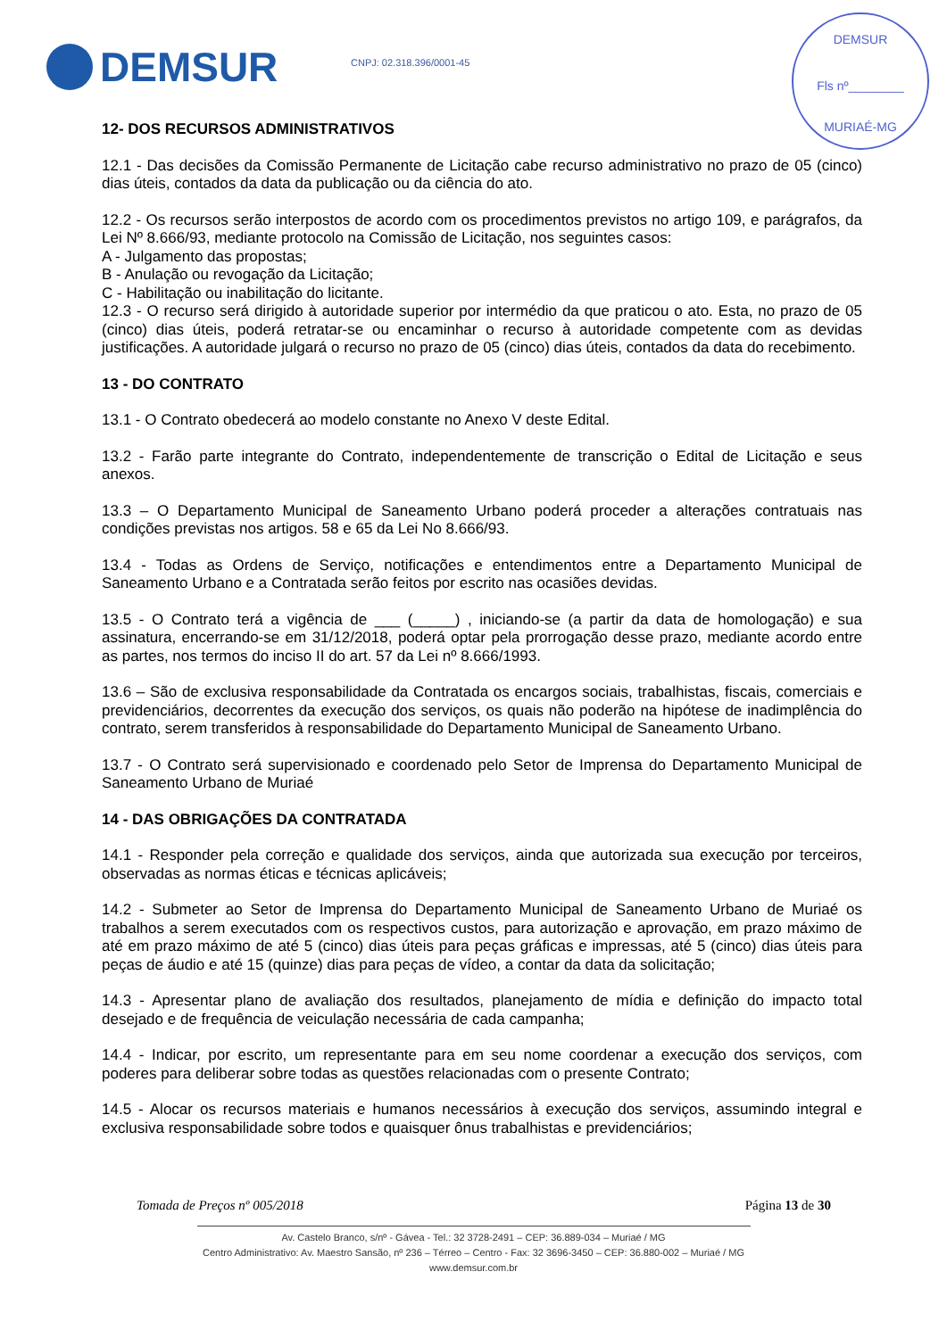DEMSUR CNPJ: 02.318.396/0001-45
DEMSUR
Fls nº________
MURIAÉ-MG
12- DOS RECURSOS ADMINISTRATIVOS
12.1 - Das decisões da Comissão Permanente de Licitação cabe recurso administrativo no prazo de 05 (cinco) dias úteis, contados da data da publicação ou da ciência do ato.
12.2 - Os recursos serão interpostos de acordo com os procedimentos previstos no artigo 109, e parágrafos, da Lei Nº 8.666/93, mediante protocolo na Comissão de Licitação, nos seguintes casos:
A - Julgamento das propostas;
B - Anulação ou revogação da Licitação;
C - Habilitação ou inabilitação do licitante.
12.3 - O recurso será dirigido à autoridade superior por intermédio da que praticou o ato. Esta, no prazo de 05 (cinco) dias úteis, poderá retratar-se ou encaminhar o recurso à autoridade competente com as devidas justificações. A autoridade julgará o recurso no prazo de 05 (cinco) dias úteis, contados da data do recebimento.
13 - DO CONTRATO
13.1 - O Contrato obedecerá ao modelo constante no Anexo V deste Edital.
13.2 - Farão parte integrante do Contrato, independentemente de transcrição o Edital de Licitação e seus anexos.
13.3 – O Departamento Municipal de Saneamento Urbano poderá proceder a alterações contratuais nas condições previstas nos artigos. 58 e 65 da Lei No 8.666/93.
13.4 - Todas as Ordens de Serviço, notificações e entendimentos entre a Departamento Municipal de Saneamento Urbano e a Contratada serão feitos por escrito nas ocasiões devidas.
13.5 - O Contrato terá a vigência de ___ (_____) , iniciando-se (a partir da data de homologação) e sua assinatura, encerrando-se em 31/12/2018, poderá optar pela prorrogação desse prazo, mediante acordo entre as partes, nos termos do inciso II do art. 57 da Lei nº 8.666/1993.
13.6 – São de exclusiva responsabilidade da Contratada os encargos sociais, trabalhistas, fiscais, comerciais e previdenciários, decorrentes da execução dos serviços, os quais não poderão na hipótese de inadimplência do contrato, serem transferidos à responsabilidade do Departamento Municipal de Saneamento Urbano.
13.7 - O Contrato será supervisionado e coordenado pelo Setor de Imprensa do Departamento Municipal de Saneamento Urbano de Muriaé
14 - DAS OBRIGAÇÕES DA CONTRATADA
14.1 - Responder pela correção e qualidade dos serviços, ainda que autorizada sua execução por terceiros, observadas as normas éticas e técnicas aplicáveis;
14.2 - Submeter ao Setor de Imprensa do Departamento Municipal de Saneamento Urbano de Muriaé os trabalhos a serem executados com os respectivos custos, para autorização e aprovação, em prazo máximo de até em prazo máximo de até 5 (cinco) dias úteis para peças gráficas e impressas, até 5 (cinco) dias úteis para peças de áudio e até 15 (quinze) dias para peças de vídeo, a contar da data da solicitação;
14.3 - Apresentar plano de avaliação dos resultados, planejamento de mídia e definição do impacto total desejado e de frequência de veiculação necessária de cada campanha;
14.4 - Indicar, por escrito, um representante para em seu nome coordenar a execução dos serviços, com poderes para deliberar sobre todas as questões relacionadas com o presente Contrato;
14.5 - Alocar os recursos materiais e humanos necessários à execução dos serviços, assumindo integral e exclusiva responsabilidade sobre todos e quaisquer ônus trabalhistas e previdenciários;
Tomada de Preços nº 005/2018 Página 13 de 30
Av. Castelo Branco, s/nº - Gávea - Tel.: 32 3728-2491 – CEP: 36.889-034 – Muriaé / MG
Centro Administrativo: Av. Maestro Sansão, nº 236 – Térreo – Centro - Fax: 32 3696-3450 – CEP: 36.880-002 – Muriaé / MG
www.demsur.com.br